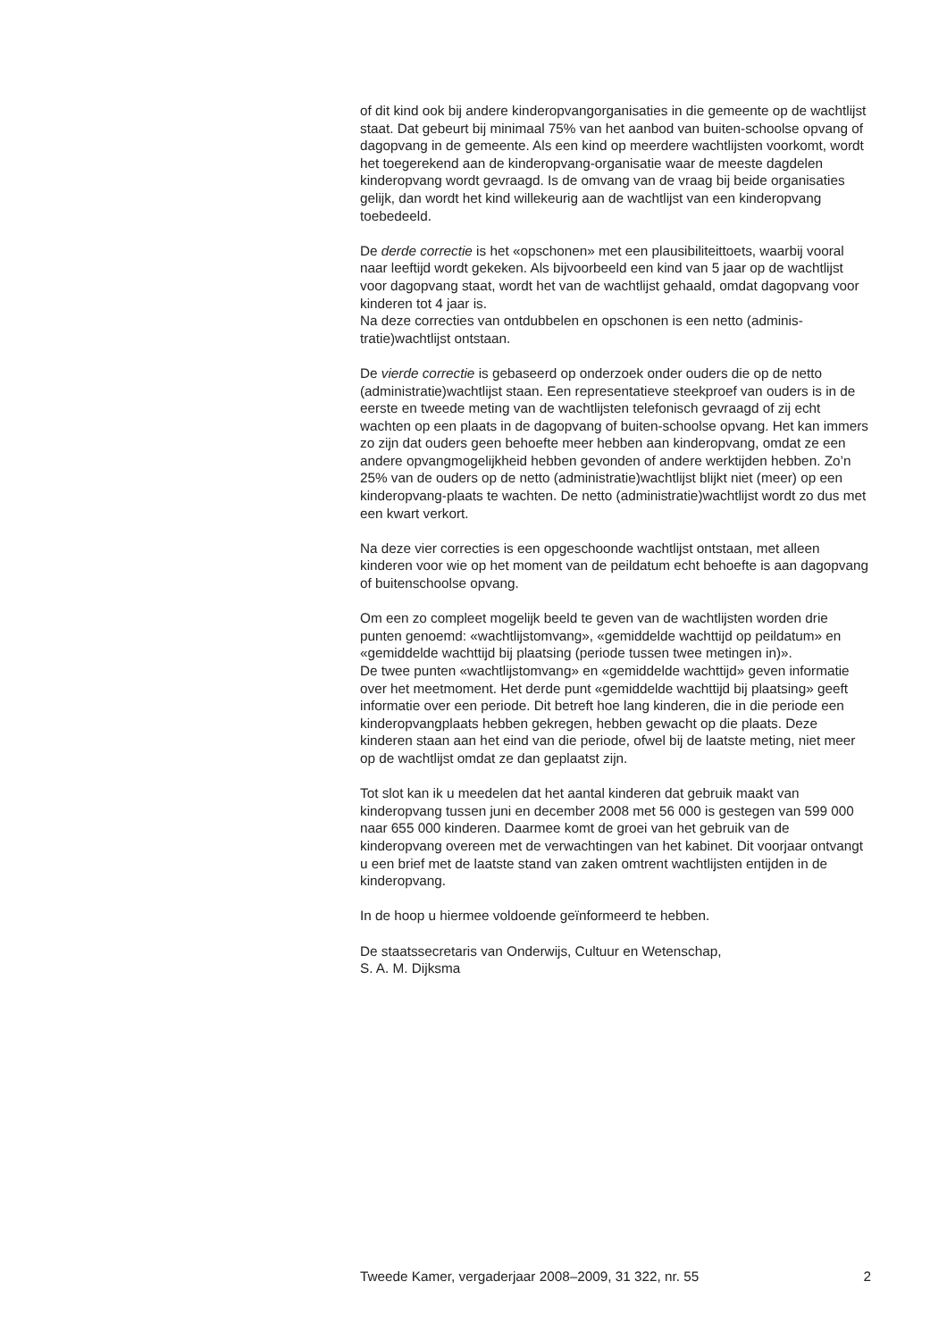of dit kind ook bij andere kinderopvangorganisaties in die gemeente op de wachtlijst staat. Dat gebeurt bij minimaal 75% van het aanbod van buiten-schoolse opvang of dagopvang in de gemeente. Als een kind op meerdere wachtlijsten voorkomt, wordt het toegerekend aan de kinderopvang-organisatie waar de meeste dagdelen kinderopvang wordt gevraagd. Is de omvang van de vraag bij beide organisaties gelijk, dan wordt het kind willekeurig aan de wachtlijst van een kinderopvang toebedeeld.
De derde correctie is het «opschonen» met een plausibiliteittoets, waarbij vooral naar leeftijd wordt gekeken. Als bijvoorbeeld een kind van 5 jaar op de wachtlijst voor dagopvang staat, wordt het van de wachtlijst gehaald, omdat dagopvang voor kinderen tot 4 jaar is.
Na deze correcties van ontdubbelen en opschonen is een netto (adminis-tratie)wachtlijst ontstaan.
De vierde correctie is gebaseerd op onderzoek onder ouders die op de netto (administratie)wachtlijst staan. Een representatieve steekproef van ouders is in de eerste en tweede meting van de wachtlijsten telefonisch gevraagd of zij echt wachten op een plaats in de dagopvang of buiten-schoolse opvang. Het kan immers zo zijn dat ouders geen behoefte meer hebben aan kinderopvang, omdat ze een andere opvangmogelijkheid hebben gevonden of andere werktijden hebben. Zo’n 25% van de ouders op de netto (administratie)wachtlijst blijkt niet (meer) op een kinderopvang-plaats te wachten. De netto (administratie)wachtlijst wordt zo dus met een kwart verkort.
Na deze vier correcties is een opgeschoonde wachtlijst ontstaan, met alleen kinderen voor wie op het moment van de peildatum echt behoefte is aan dagopvang of buitenschoolse opvang.
Om een zo compleet mogelijk beeld te geven van de wachtlijsten worden drie punten genoemd: «wachtlijstomvang», «gemiddelde wachttijd op peildatum» en «gemiddelde wachttijd bij plaatsing (periode tussen twee metingen in)».
De twee punten «wachtlijstomvang» en «gemiddelde wachttijd» geven informatie over het meetmoment. Het derde punt «gemiddelde wachttijd bij plaatsing» geeft informatie over een periode. Dit betreft hoe lang kinderen, die in die periode een kinderopvangplaats hebben gekregen, hebben gewacht op die plaats. Deze kinderen staan aan het eind van die periode, ofwel bij de laatste meting, niet meer op de wachtlijst omdat ze dan geplaatst zijn.
Tot slot kan ik u meedelen dat het aantal kinderen dat gebruik maakt van kinderopvang tussen juni en december 2008 met 56 000 is gestegen van 599 000 naar 655 000 kinderen. Daarmee komt de groei van het gebruik van de kinderopvang overeen met de verwachtingen van het kabinet. Dit voorjaar ontvangt u een brief met de laatste stand van zaken omtrent wachtlijsten entijden in de kinderopvang.
In de hoop u hiermee voldoende geïnformeerd te hebben.
De staatssecretaris van Onderwijs, Cultuur en Wetenschap,
S. A. M. Dijksma
Tweede Kamer, vergaderjaar 2008–2009, 31 322, nr. 55 2